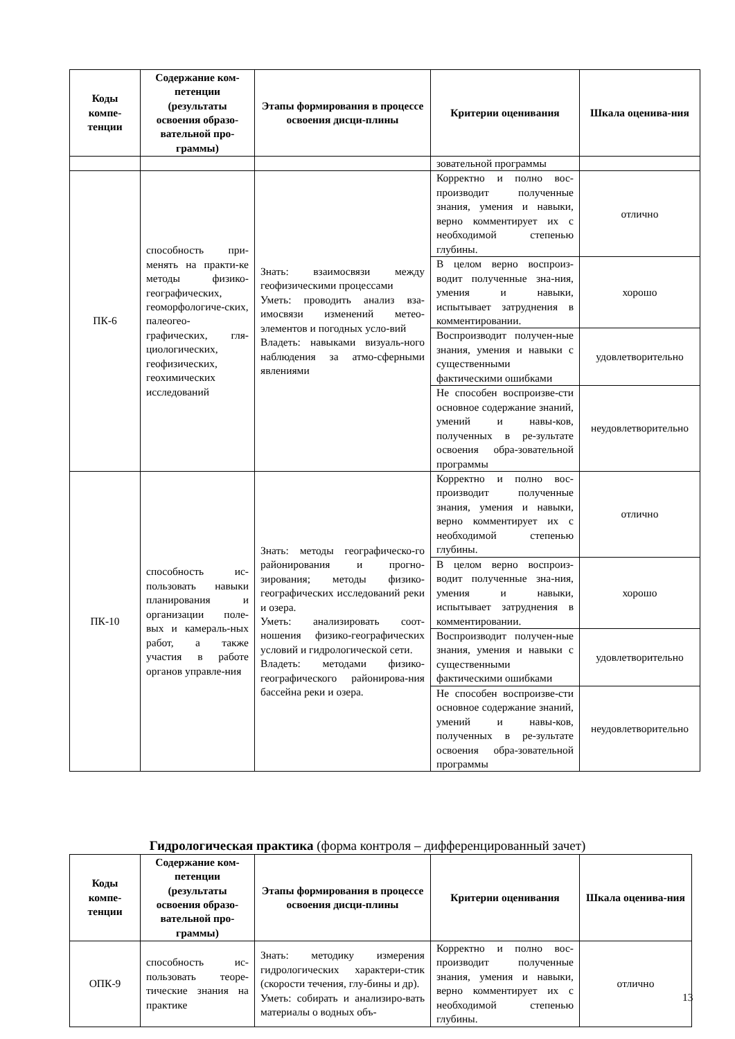| Коды компе-тенции | Содержание ком-петенции (результаты освоения образо-вательной про-граммы) | Этапы формирования в процессе освоения дисци-плины | Критерии оценивания | Шкала оценива-ния |
| --- | --- | --- | --- | --- |
| | | | зовательной программы | |
| ПК-6 | способность при-менять на практи-ке методы физико-географических, геоморфологиче-ских, палеогео-графических, гля-циологических, геофизических, геохимических исследований | Знать: взаимосвязи между геофизическими процессами Уметь: проводить анализ вза-имосвязи изменений метео-элементов и погодных усло-вий Владеть: навыками визуаль-ного наблюдения за атмо-сферными явлениями | Корректно и полно вос-производит полученные знания, умения и навыки, верно комментирует их с необходимой степенью глубины. | отлично |
| | | | В целом верно воспроиз-водит полученные зна-ния, умения и навыки, испытывает затруднения в комментировании. | хорошо |
| | | | Воспроизводит получен-ные знания, умения и навыки с существенными фактическими ошибками | удовлетворительно |
| | | | Не способен воспроизве-сти основное содержание знаний, умений и навы-ков, полученных в ре-зультате освоения обра-зовательной программы | неудовлетворительно |
| ПК-10 | способность ис-пользовать навыки планирования и организации поле-вых и камераль-ных работ, а также участия в работе органов управле-ния | Знать: методы географическо-го районирования и прогно-зирования; методы физико-географических исследований реки и озера. Уметь: анализировать соот-ношения физико-географических условий и гидрологической сети. Владеть: методами физико-географического районирова-ния бассейна реки и озера. | Корректно и полно вос-производит полученные знания, умения и навыки, верно комментирует их с необходимой степенью глубины. | отлично |
| | | | В целом верно воспроиз-водит полученные зна-ния, умения и навыки, испытывает затруднения в комментировании. | хорошо |
| | | | Воспроизводит получен-ные знания, умения и навыки с существенными фактическими ошибками | удовлетворительно |
| | | | Не способен воспроизве-сти основное содержание знаний, умений и навы-ков, полученных в ре-зультате освоения обра-зовательной программы | неудовлетворительно |
Гидрологическая практика (форма контроля – дифференцированный зачет)
| Коды компе-тенции | Содержание ком-петенции (результаты освоения образо-вательной про-граммы) | Этапы формирования в процессе освоения дисци-плины | Критерии оценивания | Шкала оценива-ния |
| --- | --- | --- | --- | --- |
| ОПК-9 | способность ис-пользовать теоре-тические знания на практике | Знать: методику измерения гидрологических характери-стик (скорости течения, глу-бины и др). Уметь: собирать и анализиро-вать материалы о водных объ- | Корректно и полно вос-производит полученные знания, умения и навыки, верно комментирует их с необходимой степенью глубины. | отлично |
13